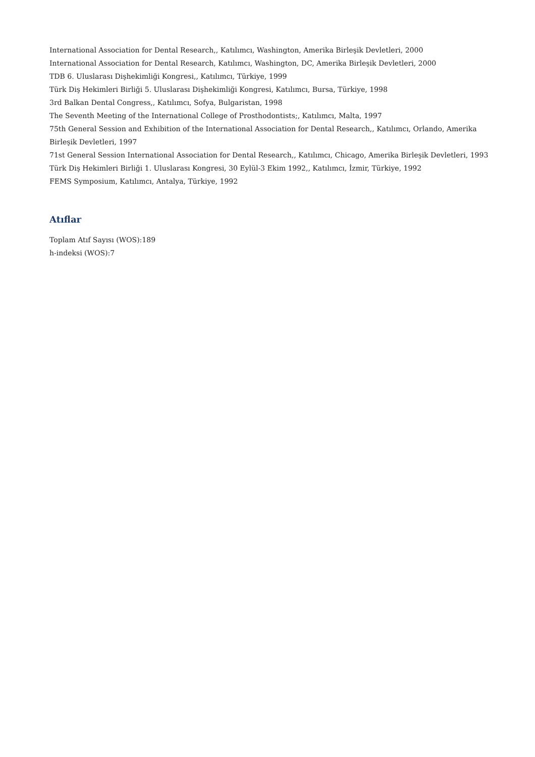International Association for Dental Research,, Katılımcı, Washington, Amerika Birleşik Devletleri, 2000
International Association for Dental Research, Katılımcı, Washington, DC, Amerika Birleşik Devletleri, 2000
TDB 6. Uluslarası Dişhekimliği Kongresi,, Katılımcı, Türkiye, 1999
Türk Diş Hekimleri Birliği 5. Uluslarası Dişhekimliği Kongresi, Katılımcı, Bursa, Türkiye, 1998
3rd Balkan Dental Congress,, Katılımcı, Sofya, Bulgaristan, 1998
The Seventh Meeting of the International College of Prosthodontists;, Katılımcı, Malta, 1997
75th General Session and Exhibition of the International Association for Dental Research,, Katılımcı, Orlando, Amerika Birleşik Devletleri, 1997
71st General Session International Association for Dental Research,, Katılımcı, Chicago, Amerika Birleşik Devletleri, 1993
Türk Diş Hekimleri Birliği 1. Uluslarası Kongresi, 30 Eylül-3 Ekim 1992,, Katılımcı, İzmir, Türkiye, 1992
FEMS Symposium, Katılımcı, Antalya, Türkiye, 1992
Atıflar
Toplam Atıf Sayısı (WOS):189
h-indeksi (WOS):7